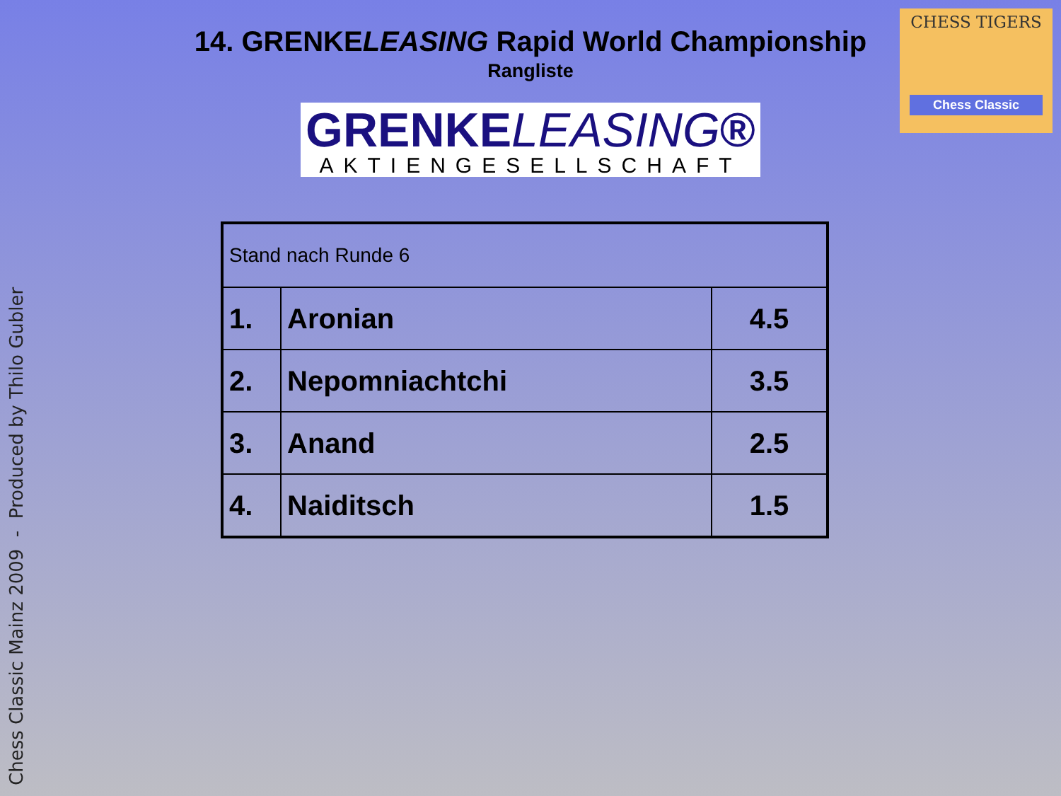14. GRENKELEASING Rapid World Championship
Rangliste
GRENKELEASING®
AKTIENGESELLSCHAFT
CHESS TIGERS
Chess Classic
| Stand nach Runde 6 | | |
| 1. | Aronian | 4.5 |
| 2. | Nepomniachtchi | 3.5 |
| 3. | Anand | 2.5 |
| 4. | Naiditsch | 1.5 |
Chess Classic Mainz 2009 - Produced by Thilo Gubler